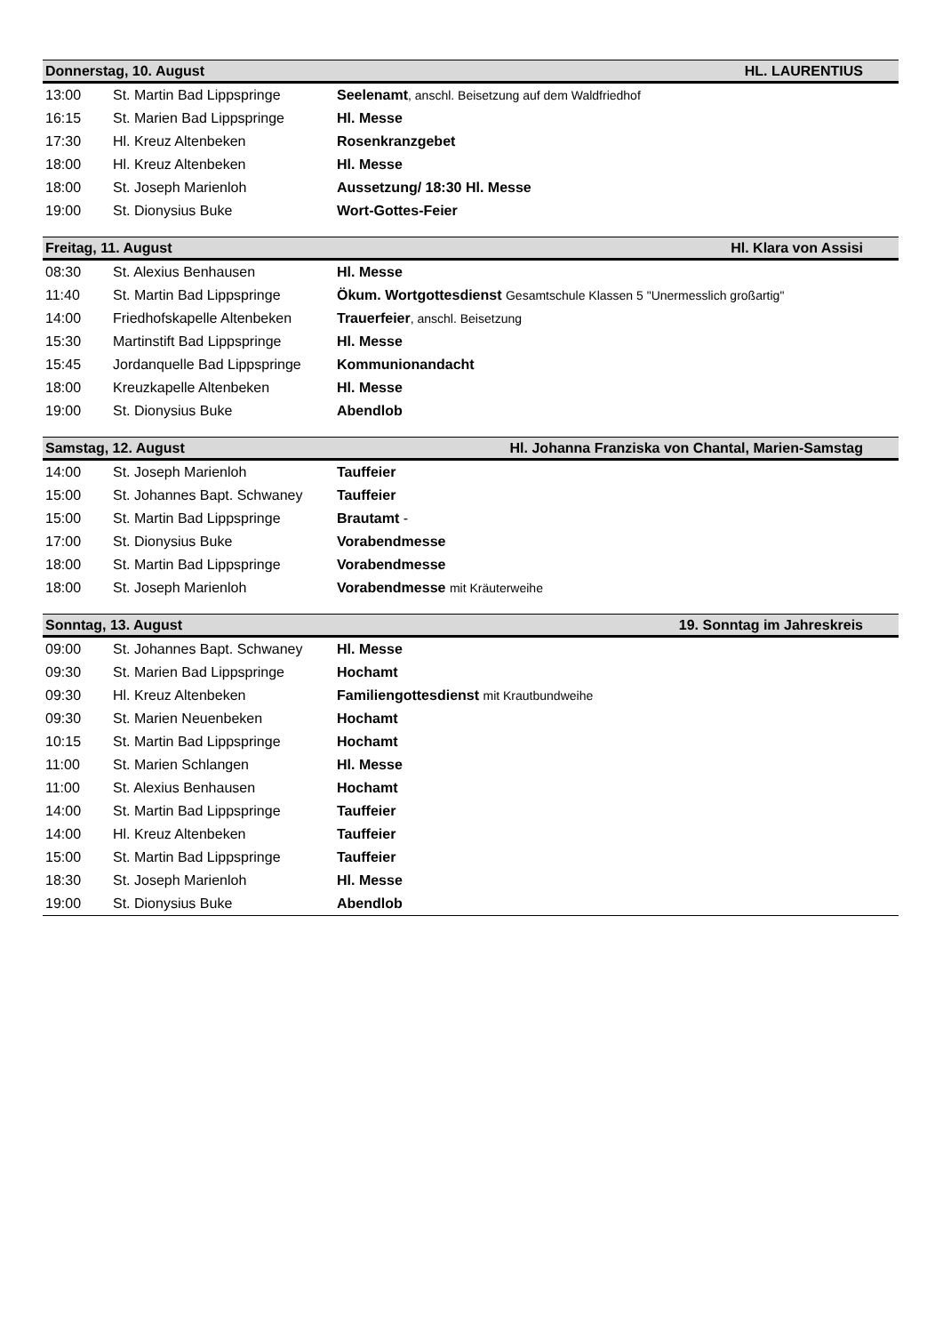| Donnerstag, 10. August | | HL. LAURENTIUS |
| --- | --- | --- |
| 13:00 | St. Martin Bad Lippspringe | Seelenamt , anschl. Beisetzung auf dem Waldfriedhof |
| 16:15 | St. Marien Bad Lippspringe | Hl. Messe |
| 17:30 | Hl. Kreuz Altenbeken | Rosenkranzgebet |
| 18:00 | Hl. Kreuz Altenbeken | Hl. Messe |
| 18:00 | St. Joseph Marienloh | Aussetzung/ 18:30 Hl. Messe |
| 19:00 | St. Dionysius Buke | Wort-Gottes-Feier |
| Freitag, 11. August | | Hl. Klara von Assisi |
| 08:30 | St. Alexius Benhausen | Hl. Messe |
| 11:40 | St. Martin Bad Lippspringe | Ökum. Wortgottesdienst Gesamtschule Klassen 5 "Unermesslich großartig" |
| 14:00 | Friedhofskapelle Altenbeken | Trauerfeier , anschl. Beisetzung |
| 15:30 | Martinstift Bad Lippspringe | Hl. Messe |
| 15:45 | Jordanquelle Bad Lippspringe | Kommunionandacht |
| 18:00 | Kreuzkapelle Altenbeken | Hl. Messe |
| 19:00 | St. Dionysius Buke | Abendlob |
| Samstag, 12. August | | Hl. Johanna Franziska von Chantal, Marien-Samstag |
| 14:00 | St. Joseph Marienloh | Tauffeier |
| 15:00 | St. Johannes Bapt. Schwaney | Tauffeier |
| 15:00 | St. Martin Bad Lippspringe | Brautamt - |
| 17:00 | St. Dionysius Buke | Vorabendmesse |
| 18:00 | St. Martin Bad Lippspringe | Vorabendmesse |
| 18:00 | St. Joseph Marienloh | Vorabendmesse mit Kräuterweihe |
| Sonntag, 13. August | | 19. Sonntag im Jahreskreis |
| 09:00 | St. Johannes Bapt. Schwaney | Hl. Messe |
| 09:30 | St. Marien Bad Lippspringe | Hochamt |
| 09:30 | Hl. Kreuz Altenbeken | Familiengottesdienst mit Krautbundweihe |
| 09:30 | St. Marien Neuenbeken | Hochamt |
| 10:15 | St. Martin Bad Lippspringe | Hochamt |
| 11:00 | St. Marien Schlangen | Hl. Messe |
| 11:00 | St. Alexius Benhausen | Hochamt |
| 14:00 | St. Martin Bad Lippspringe | Tauffeier |
| 14:00 | Hl. Kreuz Altenbeken | Tauffeier |
| 15:00 | St. Martin Bad Lippspringe | Tauffeier |
| 18:30 | St. Joseph Marienloh | Hl. Messe |
| 19:00 | St. Dionysius Buke | Abendlob |